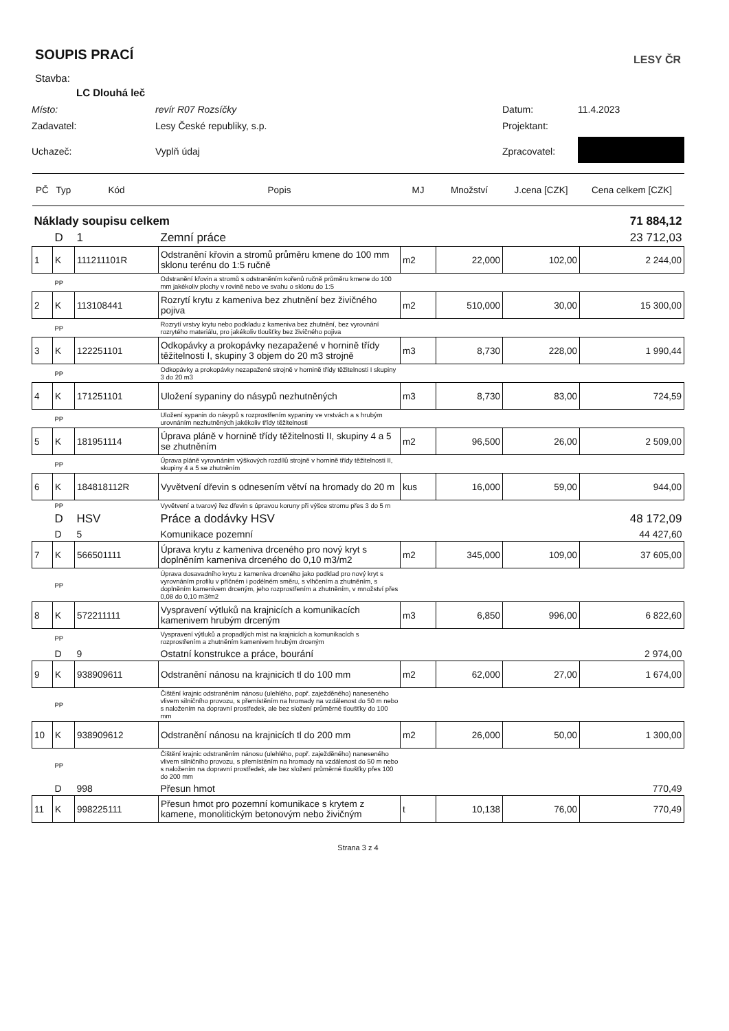LESY ČR
SOUPIS PRACÍ
Stavba:
LC Dlouhá leč
| Místo: | revír R07 Rozsíčky | Datum: | 11.4.2023 |
| Zadavatel: | Lesy České republiky, s.p. | Projektant: | |
| Uchazeč: | Vyplň údaj | Zpracovatel: | |
| PČ | Typ | Kód | Popis | MJ | Množství | J.cena [CZK] | Cena celkem [CZK] |
| --- | --- | --- | --- | --- | --- | --- | --- |
| Náklady soupisu celkem | | | | | | 71 884,12 | |
| | D | 1 | Zemní práce | | | 23 712,03 | |
| 1 | K | 111211101R | Odstranění křovin a stromů průměru kmene do 100 mm sklonu terénu do 1:5 ručně | m2 | 22,000 | 102,00 | 2 244,00 |
| | PP | | Odstranění křovin a stromů s odstraněním kořenů ručně průměru kmene do 100 mm jakékoliv plochy v rovině nebo ve svahu o sklonu do 1:5 | | | | |
| 2 | K | 113108441 | Rozrytí krytu z kameniva bez zhutnění bez živičného pojiva | m2 | 510,000 | 30,00 | 15 300,00 |
| | PP | | Rozrytí vrstvy krytu nebo podkladu z kameniva bez zhutnění, bez vyrovnání rozrytého materiálu, pro jakékoliv tloušťky bez živičného pojiva | | | | |
| 3 | K | 122251101 | Odkopávky a prokopávky nezapažené v hornině třídy těžitelnosti I, skupiny 3 objem do 20 m3 strojně | m3 | 8,730 | 228,00 | 1 990,44 |
| | PP | | Odkopávky a prokopávky nezapažené strojně v hornině třídy těžitelnosti I skupiny 3 do 20 m3 | | | | |
| 4 | K | 171251101 | Uložení sypaniny do násypů nezhutněných | m3 | 8,730 | 83,00 | 724,59 |
| | PP | | Uložení sypanin do násypů s rozprostřením sypaniny ve vrstvách a s hrubým urovnáním nezhutněných jakékoliv třídy těžitelnosti | | | | |
| 5 | K | 181951114 | Úprava pláně v hornině třídy těžitelnosti II, skupiny 4 a 5 se zhutněním | m2 | 96,500 | 26,00 | 2 509,00 |
| | PP | | Úprava pláně vyrovnáním výškových rozdílů strojně v hornině třídy těžitelnosti II, skupiny 4 a 5 se zhutněním | | | | |
| 6 | K | 184818112R | Vyvětvení dřevin s odnesením větví na hromady do 20 m | kus | 16,000 | 59,00 | 944,00 |
| | PP | | Vyvětvení a tvarový řez dřevin s úpravou koruny při výšce stromu přes 3 do 5 m | | | | |
| | D | HSV | Práce a dodávky HSV | | | 48 172,09 | |
| | D | 5 | Komunikace pozemní | | | 44 427,60 | |
| 7 | K | 566501111 | Úprava krytu z kameniva drceného pro nový kryt s doplněním kameniva drceného do 0,10 m3/m2 | m2 | 345,000 | 109,00 | 37 605,00 |
| | PP | | Úprava dosavadního krytu z kameniva drceného jako podklad pro nový kryt s vyrovnáním profilu v příčném i podélném směru, s vlhčením a zhutněním, s doplněním kamenivem drceným, jeho rozprostřením a zhutněním, v množství přes 0,08 do 0,10 m3/m2 | | | | |
| 8 | K | 572211111 | Vyspravení výtluků na krajnicích a komunikacích kamenivem hrubým drceným | m3 | 6,850 | 996,00 | 6 822,60 |
| | PP | | Vyspravení výtluků a propadlých míst na krajnicích a komunikacích s rozprostřením a zhutněním kamenivem hrubým drceným | | | | |
| | D | 9 | Ostatní konstrukce a práce, bourání | | | 2 974,00 | |
| 9 | K | 938909611 | Odstranění nánosu na krajnicích tl do 100 mm | m2 | 62,000 | 27,00 | 1 674,00 |
| | PP | | Čištění krajnic odstraněním nánosu (ulehlého, popř. zaježděného) naneseného vlivem silničního provozu, s přemístěním na hromady na vzdálenost do 50 m nebo s naložením na dopravní prostředek, ale bez složení průměrné tloušťky do 100 mm | | | | |
| 10 | K | 938909612 | Odstranění nánosu na krajnicích tl do 200 mm | m2 | 26,000 | 50,00 | 1 300,00 |
| | PP | | Čištění krajnic odstraněním nánosu (ulehlého, popř. zaježděného) naneseného vlivem silničního provozu, s přemístěním na hromady na vzdálenost do 50 m nebo s naložením na dopravní prostředek, ale bez složení průměrné tloušťky přes 100 do 200 mm | | | | |
| | D | 998 | Přesun hmot | | | 770,49 | |
| 11 | K | 998225111 | Přesun hmot pro pozemní komunikace s krytem z kamene, monolitickým betonovým nebo živičným | t | 10,138 | 76,00 | 770,49 |
Strana 3 z 4